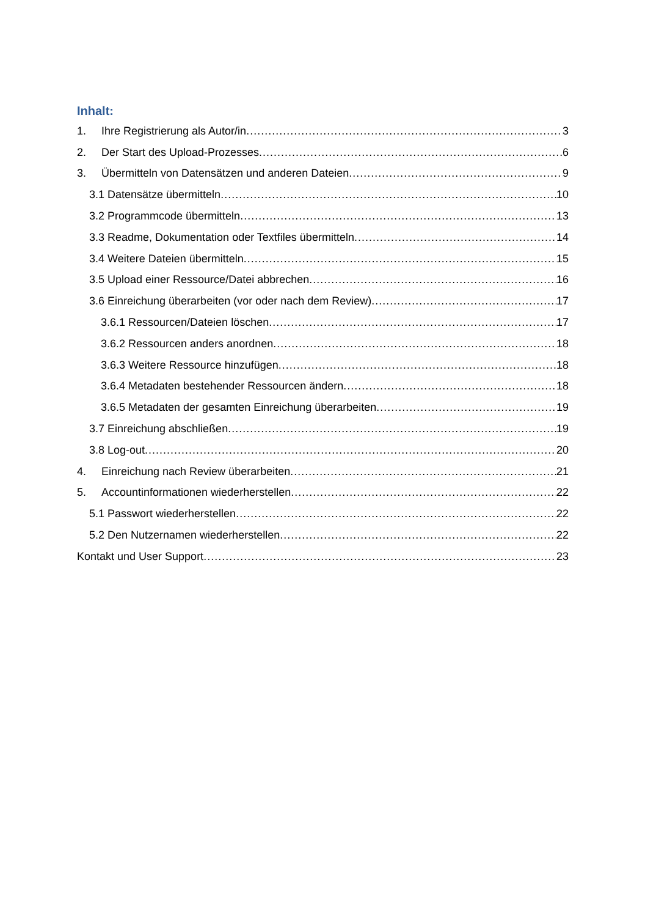Inhalt:
1. Ihre Registrierung als Autor/in 3
2. Der Start des Upload-Prozesses 6
3. Übermitteln von Datensätzen und anderen Dateien 9
3.1 Datensätze übermitteln 10
3.2 Programmcode übermitteln 13
3.3 Readme, Dokumentation oder Textfiles übermitteln 14
3.4 Weitere Dateien übermitteln 15
3.5 Upload einer Ressource/Datei abbrechen 16
3.6 Einreichung überarbeiten (vor oder nach dem Review) 17
3.6.1 Ressourcen/Dateien löschen 17
3.6.2 Ressourcen anders anordnen 18
3.6.3 Weitere Ressource hinzufügen 18
3.6.4 Metadaten bestehender Ressourcen ändern 18
3.6.5 Metadaten der gesamten Einreichung überarbeiten 19
3.7 Einreichung abschließen 19
3.8 Log-out 20
4. Einreichung nach Review überarbeiten 21
5. Accountinformationen wiederherstellen 22
5.1 Passwort wiederherstellen 22
5.2 Den Nutzernamen wiederherstellen 22
Kontakt und User Support 23